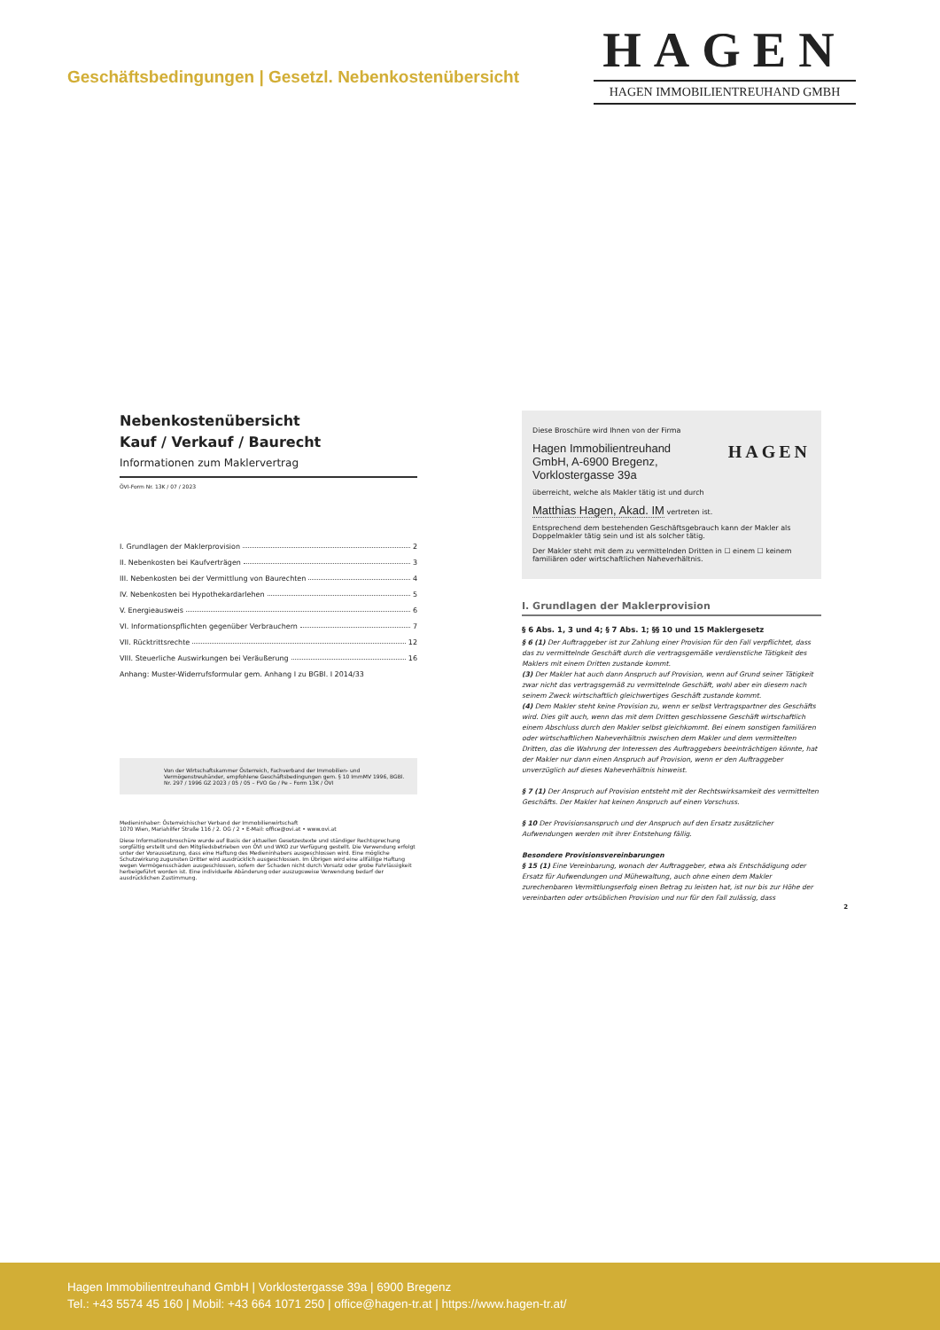Geschäftsbedingungen | Gesetzl. Nebenkostenübersicht
HAGEN
HAGEN IMMOBILIENTREUHAND GMBH
Nebenkostenübersicht
Kauf / Verkauf / Baurecht
Informationen zum Maklervertrag
ÖVI-Form Nr. 13K / 07 / 2023
I. Grundlagen der Maklerprovision 2
II. Nebenkosten bei Kaufverträgen 3
III. Nebenkosten bei der Vermittlung von Baurechten 4
IV. Nebenkosten bei Hypothekardarlehen 5
V. Energieausweis 6
VI. Informationspflichten gegenüber Verbrauchern 7
VII. Rücktrittsrechte 12
VIII. Steuerliche Auswirkungen bei Veräußerung 16
Anhang: Muster-Widerrufsformular gem. Anhang I zu BGBl. I 2014/33
Von der Wirtschaftskammer Österreich, Fachverband der Immobilien- und Vermögenstreuhänder, empfohlene Geschäftsbedingungen gem. § 10 ImmMV 1996, BGBl. Nr. 297 / 1996 GZ 2023 / 05 / 05 – FVO Go / Pe – Form 13K / ÖVI
Medieninhaber: Österreichischer Verband der Immobilienwirtschaft
1070 Wien, Mariahilfer Straße 116 / 2. OG / 2 • E-Mail: office@ovi.at • www.ovi.at
Diese Informationsbroschüre wurde auf Basis der aktuellen Gesetzestexte und ständiger Rechtsprechung sorgfältig erstellt und den Mitgliedsbetrieben von ÖVI und WKO zur Verfügung gestellt. Die Verwendung erfolgt unter der Voraussetzung, dass eine Haftung des Medieninhabers ausgeschlossen wird. Eine mögliche Schutzwirkung zugunsten Dritter wird ausdrücklich ausgeschlossen. Im Übrigen wird eine allfällige Haftung wegen Vermögensschäden ausgeschlossen, sofern der Schaden nicht durch Vorsatz oder grobe Fahrlässigkeit herbeigeführt worden ist. Eine individuelle Abänderung oder auszugsweise Verwendung bedarf der ausdrücklichen Zustimmung.
Diese Broschüre wird Ihnen von der Firma
Hagen Immobilientreuhand
GmbH, A-6900 Bregenz,
Vorklostergasse 39a
HAGEN
überreicht, welche als Makler tätig ist und durch
Matthias Hagen, Akad. IM vertreten ist.
Entsprechend dem bestehenden Geschäftsgebrauch kann der Makler als Doppelmakler tätig sein und ist als solcher tätig.
Der Makler steht mit dem zu vermittelnden Dritten in ☐ einem ☐ keinem familiären oder wirtschaftlichen Naheverhältnis.
I. Grundlagen der Maklerprovision
§ 6 Abs. 1, 3 und 4; § 7 Abs. 1; §§ 10 und 15 Maklergesetz
§ 6 (1) Der Auftraggeber ist zur Zahlung einer Provision für den Fall verpflichtet, dass das zu vermittelnde Geschäft durch die vertragsgemäße verdienstliche Tätigkeit des Maklers mit einem Dritten zustande kommt.
(3) Der Makler hat auch dann Anspruch auf Provision, wenn auf Grund seiner Tätigkeit zwar nicht das vertragsgemäß zu vermittelnde Geschäft, wohl aber ein diesem nach seinem Zweck wirtschaftlich gleichwertiges Geschäft zustande kommt.
(4) Dem Makler steht keine Provision zu, wenn er selbst Vertragspartner des Geschäfts wird. Dies gilt auch, wenn das mit dem Dritten geschlossene Geschäft wirtschaftlich einem Abschluss durch den Makler selbst gleichkommt. Bei einem sonstigen familiären oder wirtschaftlichen Naheverhältnis zwischen dem Makler und dem vermittelten Dritten, das die Wahrung der Interessen des Auftraggebers beeinträchtigen könnte, hat der Makler nur dann einen Anspruch auf Provision, wenn er den Auftraggeber unverzüglich auf dieses Naheverhältnis hinweist.
§ 7 (1) Der Anspruch auf Provision entsteht mit der Rechtswirksamkeit des vermittelten Geschäfts. Der Makler hat keinen Anspruch auf einen Vorschuss.
§ 10 Der Provisionsanspruch und der Anspruch auf den Ersatz zusätzlicher Aufwendungen werden mit ihrer Entstehung fällig.
Besondere Provisionsvereinbarungen
§ 15 (1) Eine Vereinbarung, wonach der Auftraggeber, etwa als Entschädigung oder Ersatz für Aufwendungen und Mühewaltung, auch ohne einen dem Makler zurechenbaren Vermittlungserfolg einen Betrag zu leisten hat, ist nur bis zur Höhe der vereinbarten oder ortsüblichen Provision und nur für den Fall zulässig, dass
2
Hagen Immobilientreuhand GmbH | Vorklostergasse 39a | 6900 Bregenz
Tel.: +43 5574 45 160 | Mobil: +43 664 1071 250 | office@hagen-tr.at | https://www.hagen-tr.at/